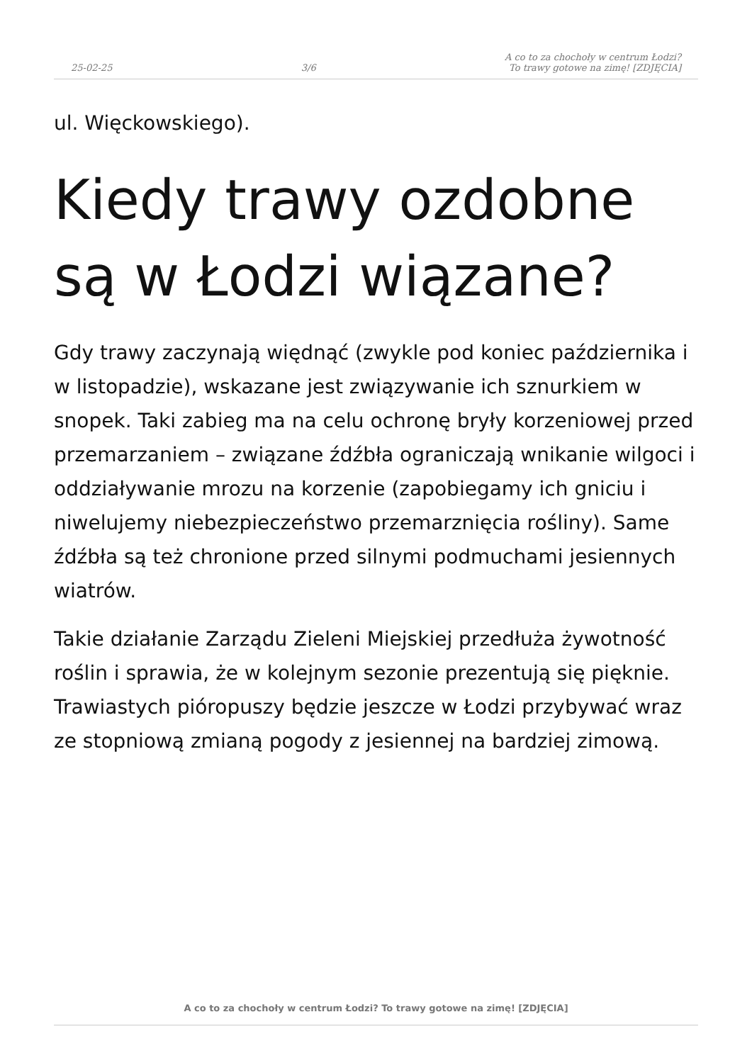25-02-25 3/6 A co to za chochoły w centrum Łodzi?
To trawy gotowe na zimę! [ZDJĘCIA]
ul. Więckowskiego).
Kiedy trawy ozdobne są w Łodzi wiązane?
Gdy trawy zaczynają więdnąć (zwykle pod koniec października i w listopadzie), wskazane jest związywanie ich sznurkiem w snopek. Taki zabieg ma na celu ochronę bryły korzeniowej przed przemarzaniem – związane źdźbła ograniczają wnikanie wilgoci i oddziaływanie mrozu na korzenie (zapobiegamy ich gniciu i niwelujemy niebezpieczeństwo przemarznięcia rośliny). Same źdźbła są też chronione przed silnymi podmuchami jesiennych wiatrów.
Takie działanie Zarządu Zieleni Miejskiej przedłuża żywotność roślin i sprawia, że w kolejnym sezonie prezentują się pięknie. Trawiastych pióropuszy będzie jeszcze w Łodzi przybywać wraz ze stopniową zmianą pogody z jesiennej na bardziej zimową.
A co to za chochoły w centrum Łodzi? To trawy gotowe na zimę! [ZDJĘCIA]